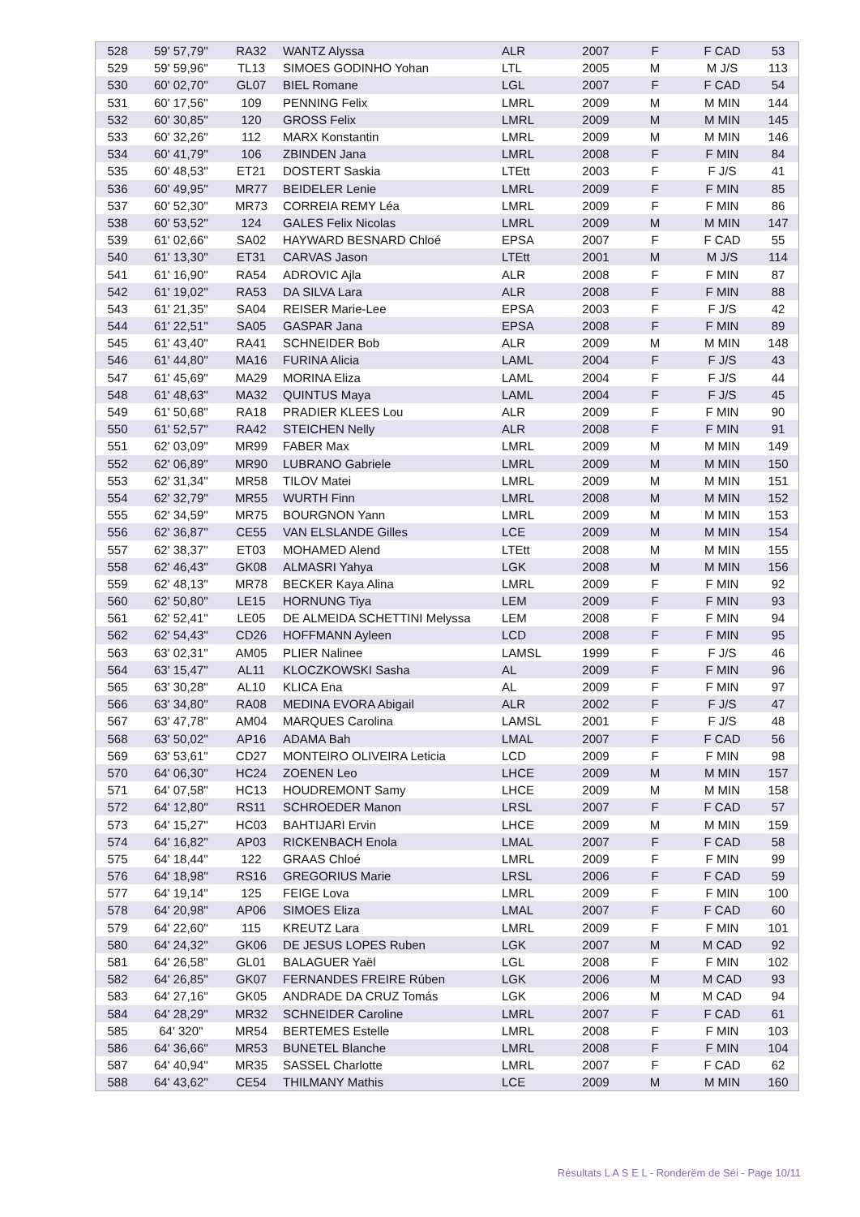| 528 | 59' 57,79'' | RA32 | WANTZ Alyssa | ALR | 2007 | F | F CAD | 53 |
| 529 | 59' 59,96'' | TL13 | SIMOES GODINHO Yohan | LTL | 2005 | M | M J/S | 113 |
| 530 | 60' 02,70'' | GL07 | BIEL Romane | LGL | 2007 | F | F CAD | 54 |
| 531 | 60' 17,56'' | 109 | PENNING Felix | LMRL | 2009 | M | M MIN | 144 |
| 532 | 60' 30,85'' | 120 | GROSS Felix | LMRL | 2009 | M | M MIN | 145 |
| 533 | 60' 32,26'' | 112 | MARX Konstantin | LMRL | 2009 | M | M MIN | 146 |
| 534 | 60' 41,79'' | 106 | ZBINDEN Jana | LMRL | 2008 | F | F MIN | 84 |
| 535 | 60' 48,53'' | ET21 | DOSTERT Saskia | LTEtt | 2003 | F | F J/S | 41 |
| 536 | 60' 49,95'' | MR77 | BEIDELER Lenie | LMRL | 2009 | F | F MIN | 85 |
| 537 | 60' 52,30'' | MR73 | CORREIA REMY Léa | LMRL | 2009 | F | F MIN | 86 |
| 538 | 60' 53,52'' | 124 | GALES Felix Nicolas | LMRL | 2009 | M | M MIN | 147 |
| 539 | 61' 02,66'' | SA02 | HAYWARD BESNARD Chloé | EPSA | 2007 | F | F CAD | 55 |
| 540 | 61' 13,30'' | ET31 | CARVAS Jason | LTEtt | 2001 | M | M J/S | 114 |
| 541 | 61' 16,90'' | RA54 | ADROVIC Ajla | ALR | 2008 | F | F MIN | 87 |
| 542 | 61' 19,02'' | RA53 | DA SILVA Lara | ALR | 2008 | F | F MIN | 88 |
| 543 | 61' 21,35'' | SA04 | REISER Marie-Lee | EPSA | 2003 | F | F J/S | 42 |
| 544 | 61' 22,51'' | SA05 | GASPAR Jana | EPSA | 2008 | F | F MIN | 89 |
| 545 | 61' 43,40'' | RA41 | SCHNEIDER Bob | ALR | 2009 | M | M MIN | 148 |
| 546 | 61' 44,80'' | MA16 | FURINA Alicia | LAML | 2004 | F | F J/S | 43 |
| 547 | 61' 45,69'' | MA29 | MORINA Eliza | LAML | 2004 | F | F J/S | 44 |
| 548 | 61' 48,63'' | MA32 | QUINTUS Maya | LAML | 2004 | F | F J/S | 45 |
| 549 | 61' 50,68'' | RA18 | PRADIER KLEES Lou | ALR | 2009 | F | F MIN | 90 |
| 550 | 61' 52,57'' | RA42 | STEICHEN Nelly | ALR | 2008 | F | F MIN | 91 |
| 551 | 62' 03,09'' | MR99 | FABER Max | LMRL | 2009 | M | M MIN | 149 |
| 552 | 62' 06,89'' | MR90 | LUBRANO Gabriele | LMRL | 2009 | M | M MIN | 150 |
| 553 | 62' 31,34'' | MR58 | TILOV Matei | LMRL | 2009 | M | M MIN | 151 |
| 554 | 62' 32,79'' | MR55 | WURTH Finn | LMRL | 2008 | M | M MIN | 152 |
| 555 | 62' 34,59'' | MR75 | BOURGNON Yann | LMRL | 2009 | M | M MIN | 153 |
| 556 | 62' 36,87'' | CE55 | VAN ELSLANDE Gilles | LCE | 2009 | M | M MIN | 154 |
| 557 | 62' 38,37'' | ET03 | MOHAMED Alend | LTEtt | 2008 | M | M MIN | 155 |
| 558 | 62' 46,43'' | GK08 | ALMASRI Yahya | LGK | 2008 | M | M MIN | 156 |
| 559 | 62' 48,13'' | MR78 | BECKER Kaya Alina | LMRL | 2009 | F | F MIN | 92 |
| 560 | 62' 50,80'' | LE15 | HORNUNG Tiya | LEM | 2009 | F | F MIN | 93 |
| 561 | 62' 52,41'' | LE05 | DE ALMEIDA SCHETTINI Melyssa | LEM | 2008 | F | F MIN | 94 |
| 562 | 62' 54,43'' | CD26 | HOFFMANN Ayleen | LCD | 2008 | F | F MIN | 95 |
| 563 | 63' 02,31'' | AM05 | PLIER Nalinee | LAMSL | 1999 | F | F J/S | 46 |
| 564 | 63' 15,47'' | AL11 | KLOCZKOWSKI Sasha | AL | 2009 | F | F MIN | 96 |
| 565 | 63' 30,28'' | AL10 | KLICA Ena | AL | 2009 | F | F MIN | 97 |
| 566 | 63' 34,80'' | RA08 | MEDINA EVORA Abigail | ALR | 2002 | F | F J/S | 47 |
| 567 | 63' 47,78'' | AM04 | MARQUES Carolina | LAMSL | 2001 | F | F J/S | 48 |
| 568 | 63' 50,02'' | AP16 | ADAMA Bah | LMAL | 2007 | F | F CAD | 56 |
| 569 | 63' 53,61'' | CD27 | MONTEIRO OLIVEIRA Leticia | LCD | 2009 | F | F MIN | 98 |
| 570 | 64' 06,30'' | HC24 | ZOENEN Leo | LHCE | 2009 | M | M MIN | 157 |
| 571 | 64' 07,58'' | HC13 | HOUDREMONT Samy | LHCE | 2009 | M | M MIN | 158 |
| 572 | 64' 12,80'' | RS11 | SCHROEDER Manon | LRSL | 2007 | F | F CAD | 57 |
| 573 | 64' 15,27'' | HC03 | BAHTIJARI Ervin | LHCE | 2009 | M | M MIN | 159 |
| 574 | 64' 16,82'' | AP03 | RICKENBACH Enola | LMAL | 2007 | F | F CAD | 58 |
| 575 | 64' 18,44'' | 122 | GRAAS Chloé | LMRL | 2009 | F | F MIN | 99 |
| 576 | 64' 18,98'' | RS16 | GREGORIUS Marie | LRSL | 2006 | F | F CAD | 59 |
| 577 | 64' 19,14'' | 125 | FEIGE Lova | LMRL | 2009 | F | F MIN | 100 |
| 578 | 64' 20,98'' | AP06 | SIMOES Eliza | LMAL | 2007 | F | F CAD | 60 |
| 579 | 64' 22,60'' | 115 | KREUTZ Lara | LMRL | 2009 | F | F MIN | 101 |
| 580 | 64' 24,32'' | GK06 | DE JESUS LOPES Ruben | LGK | 2007 | M | M CAD | 92 |
| 581 | 64' 26,58'' | GL01 | BALAGUER Yaël | LGL | 2008 | F | F MIN | 102 |
| 582 | 64' 26,85'' | GK07 | FERNANDES FREIRE Rúben | LGK | 2006 | M | M CAD | 93 |
| 583 | 64' 27,16'' | GK05 | ANDRADE DA CRUZ Tomás | LGK | 2006 | M | M CAD | 94 |
| 584 | 64' 28,29'' | MR32 | SCHNEIDER Caroline | LMRL | 2007 | F | F CAD | 61 |
| 585 | 64' 320'' | MR54 | BERTEMES Estelle | LMRL | 2008 | F | F MIN | 103 |
| 586 | 64' 36,66'' | MR53 | BUNETEL Blanche | LMRL | 2008 | F | F MIN | 104 |
| 587 | 64' 40,94'' | MR35 | SASSEL Charlotte | LMRL | 2007 | F | F CAD | 62 |
| 588 | 64' 43,62'' | CE54 | THILMANY Mathis | LCE | 2009 | M | M MIN | 160 |
Résultats L A S E L - Ronderëm de Séi - Page 10/11